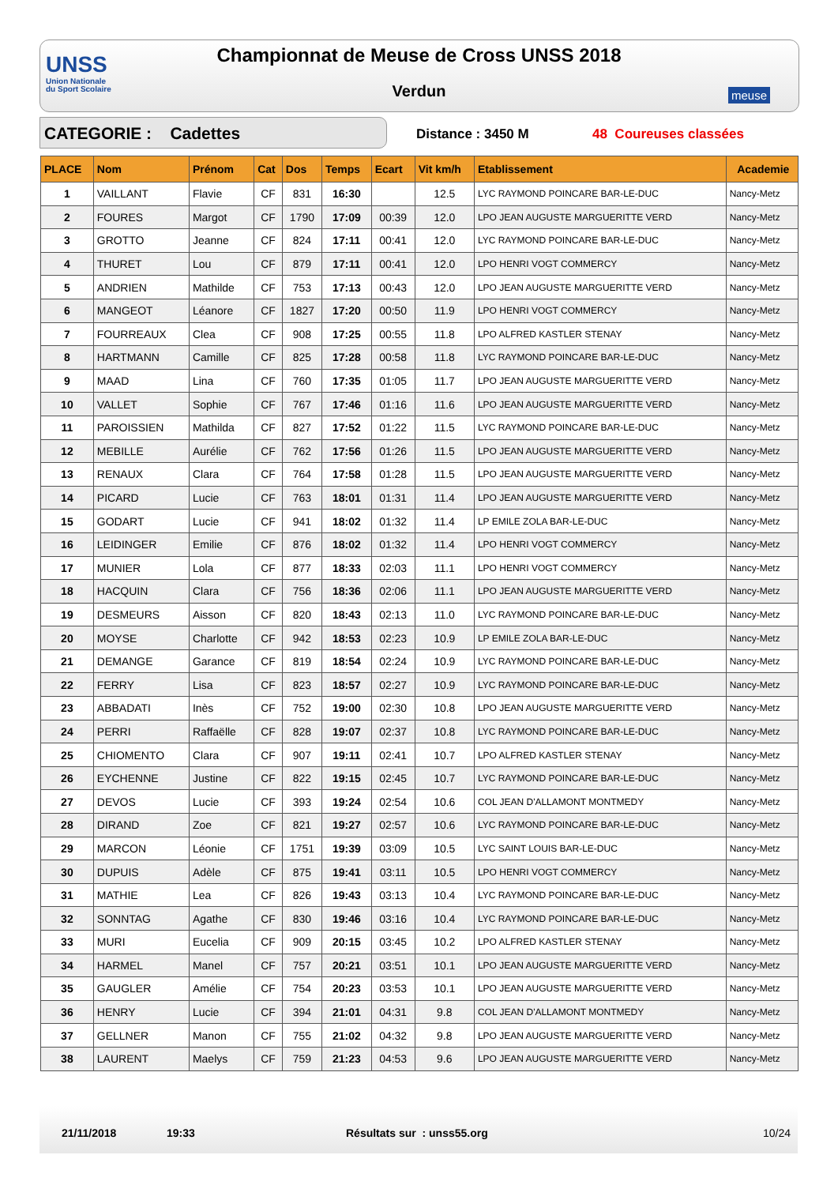UNSS
Union Nationale
du Sport Scolaire
Championnat de Meuse de Cross UNSS 2018
Verdun meuse
CATEGORIE : Cadettes Distance : 3450 M 48 Coureuses classées
| PLACE | Nom | Prénom | Cat | Dos | Temps | Ecart | Vit km/h | Etablissement | Academie |
| --- | --- | --- | --- | --- | --- | --- | --- | --- | --- |
| 1 | VAILLANT | Flavie | CF | 831 | 16:30 | | 12.5 | LYC RAYMOND POINCARE BAR-LE-DUC | Nancy-Metz |
| 2 | FOURES | Margot | CF | 1790 | 17:09 | 00:39 | 12.0 | LPO JEAN AUGUSTE MARGUERITTE VERD | Nancy-Metz |
| 3 | GROTTO | Jeanne | CF | 824 | 17:11 | 00:41 | 12.0 | LYC RAYMOND POINCARE BAR-LE-DUC | Nancy-Metz |
| 4 | THURET | Lou | CF | 879 | 17:11 | 00:41 | 12.0 | LPO HENRI VOGT COMMERCY | Nancy-Metz |
| 5 | ANDRIEN | Mathilde | CF | 753 | 17:13 | 00:43 | 12.0 | LPO JEAN AUGUSTE MARGUERITTE VERD | Nancy-Metz |
| 6 | MANGEOT | Léanore | CF | 1827 | 17:20 | 00:50 | 11.9 | LPO HENRI VOGT COMMERCY | Nancy-Metz |
| 7 | FOURREAUX | Clea | CF | 908 | 17:25 | 00:55 | 11.8 | LPO ALFRED KASTLER STENAY | Nancy-Metz |
| 8 | HARTMANN | Camille | CF | 825 | 17:28 | 00:58 | 11.8 | LYC RAYMOND POINCARE BAR-LE-DUC | Nancy-Metz |
| 9 | MAAD | Lina | CF | 760 | 17:35 | 01:05 | 11.7 | LPO JEAN AUGUSTE MARGUERITTE VERD | Nancy-Metz |
| 10 | VALLET | Sophie | CF | 767 | 17:46 | 01:16 | 11.6 | LPO JEAN AUGUSTE MARGUERITTE VERD | Nancy-Metz |
| 11 | PAROISSIEN | Mathilda | CF | 827 | 17:52 | 01:22 | 11.5 | LYC RAYMOND POINCARE BAR-LE-DUC | Nancy-Metz |
| 12 | MEBILLE | Aurélie | CF | 762 | 17:56 | 01:26 | 11.5 | LPO JEAN AUGUSTE MARGUERITTE VERD | Nancy-Metz |
| 13 | RENAUX | Clara | CF | 764 | 17:58 | 01:28 | 11.5 | LPO JEAN AUGUSTE MARGUERITTE VERD | Nancy-Metz |
| 14 | PICARD | Lucie | CF | 763 | 18:01 | 01:31 | 11.4 | LPO JEAN AUGUSTE MARGUERITTE VERD | Nancy-Metz |
| 15 | GODART | Lucie | CF | 941 | 18:02 | 01:32 | 11.4 | LP EMILE ZOLA BAR-LE-DUC | Nancy-Metz |
| 16 | LEIDINGER | Emilie | CF | 876 | 18:02 | 01:32 | 11.4 | LPO HENRI VOGT COMMERCY | Nancy-Metz |
| 17 | MUNIER | Lola | CF | 877 | 18:33 | 02:03 | 11.1 | LPO HENRI VOGT COMMERCY | Nancy-Metz |
| 18 | HACQUIN | Clara | CF | 756 | 18:36 | 02:06 | 11.1 | LPO JEAN AUGUSTE MARGUERITTE VERD | Nancy-Metz |
| 19 | DESMEURS | Aisson | CF | 820 | 18:43 | 02:13 | 11.0 | LYC RAYMOND POINCARE BAR-LE-DUC | Nancy-Metz |
| 20 | MOYSE | Charlotte | CF | 942 | 18:53 | 02:23 | 10.9 | LP EMILE ZOLA BAR-LE-DUC | Nancy-Metz |
| 21 | DEMANGE | Garance | CF | 819 | 18:54 | 02:24 | 10.9 | LYC RAYMOND POINCARE BAR-LE-DUC | Nancy-Metz |
| 22 | FERRY | Lisa | CF | 823 | 18:57 | 02:27 | 10.9 | LYC RAYMOND POINCARE BAR-LE-DUC | Nancy-Metz |
| 23 | ABBADATI | Inès | CF | 752 | 19:00 | 02:30 | 10.8 | LPO JEAN AUGUSTE MARGUERITTE VERD | Nancy-Metz |
| 24 | PERRI | Raffaëlle | CF | 828 | 19:07 | 02:37 | 10.8 | LYC RAYMOND POINCARE BAR-LE-DUC | Nancy-Metz |
| 25 | CHIOMENTO | Clara | CF | 907 | 19:11 | 02:41 | 10.7 | LPO ALFRED KASTLER STENAY | Nancy-Metz |
| 26 | EYCHENNE | Justine | CF | 822 | 19:15 | 02:45 | 10.7 | LYC RAYMOND POINCARE BAR-LE-DUC | Nancy-Metz |
| 27 | DEVOS | Lucie | CF | 393 | 19:24 | 02:54 | 10.6 | COL JEAN D'ALLAMONT MONTMEDY | Nancy-Metz |
| 28 | DIRAND | Zoe | CF | 821 | 19:27 | 02:57 | 10.6 | LYC RAYMOND POINCARE BAR-LE-DUC | Nancy-Metz |
| 29 | MARCON | Léonie | CF | 1751 | 19:39 | 03:09 | 10.5 | LYC SAINT LOUIS BAR-LE-DUC | Nancy-Metz |
| 30 | DUPUIS | Adèle | CF | 875 | 19:41 | 03:11 | 10.5 | LPO HENRI VOGT COMMERCY | Nancy-Metz |
| 31 | MATHIE | Lea | CF | 826 | 19:43 | 03:13 | 10.4 | LYC RAYMOND POINCARE BAR-LE-DUC | Nancy-Metz |
| 32 | SONNTAG | Agathe | CF | 830 | 19:46 | 03:16 | 10.4 | LYC RAYMOND POINCARE BAR-LE-DUC | Nancy-Metz |
| 33 | MURI | Eucelia | CF | 909 | 20:15 | 03:45 | 10.2 | LPO ALFRED KASTLER STENAY | Nancy-Metz |
| 34 | HARMEL | Manel | CF | 757 | 20:21 | 03:51 | 10.1 | LPO JEAN AUGUSTE MARGUERITTE VERD | Nancy-Metz |
| 35 | GAUGLER | Amélie | CF | 754 | 20:23 | 03:53 | 10.1 | LPO JEAN AUGUSTE MARGUERITTE VERD | Nancy-Metz |
| 36 | HENRY | Lucie | CF | 394 | 21:01 | 04:31 | 9.8 | COL JEAN D'ALLAMONT MONTMEDY | Nancy-Metz |
| 37 | GELLNER | Manon | CF | 755 | 21:02 | 04:32 | 9.8 | LPO JEAN AUGUSTE MARGUERITTE VERD | Nancy-Metz |
| 38 | LAURENT | Maelys | CF | 759 | 21:23 | 04:53 | 9.6 | LPO JEAN AUGUSTE MARGUERITTE VERD | Nancy-Metz |
21/11/2018 19:33 Résultats sur : unss55.org 10/24